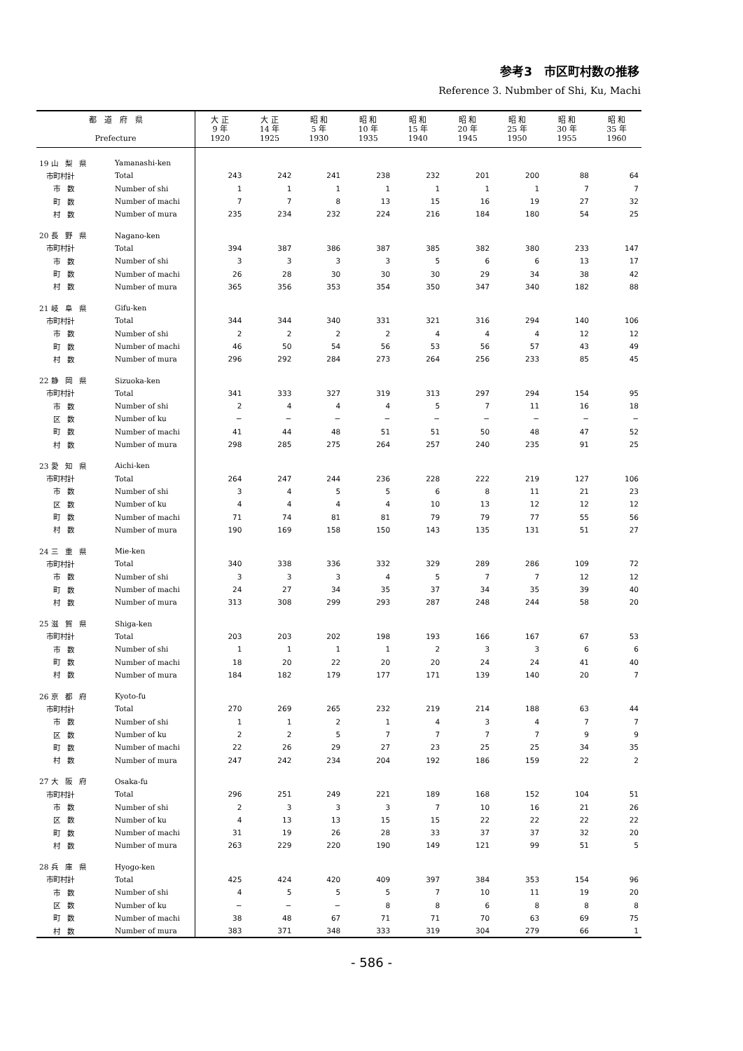参考3　市区町村数の推移
Reference 3. Nubmber of Shi, Ku, Machi
| 都 道 府 県 Prefecture | | 大 正 9 年 1920 | 大 正 14 年 1925 | 昭 和 5 年 1930 | 昭 和 10 年 1935 | 昭 和 15 年 1940 | 昭 和 20 年 1945 | 昭 和 25 年 1950 | 昭 和 30 年 1955 | 昭 和 35 年 1960 |
| --- | --- | --- | --- | --- | --- | --- | --- | --- | --- | --- |
| 19 山 梨 県 | Yamanashi-ken | | | | | | | | | |
| 市町村計 | Total | 243 | 242 | 241 | 238 | 232 | 201 | 200 | 88 | 64 |
| 市 数 | Number of shi | 1 | 1 | 1 | 1 | 1 | 1 | 1 | 7 | 7 |
| 町 数 | Number of machi | 7 | 7 | 8 | 13 | 15 | 16 | 19 | 27 | 32 |
| 村 数 | Number of mura | 235 | 234 | 232 | 224 | 216 | 184 | 180 | 54 | 25 |
| 20 長 野 県 | Nagano-ken | | | | | | | | | |
| 市町村計 | Total | 394 | 387 | 386 | 387 | 385 | 382 | 380 | 233 | 147 |
| 市 数 | Number of shi | 3 | 3 | 3 | 3 | 5 | 6 | 6 | 13 | 17 |
| 町 数 | Number of machi | 26 | 28 | 30 | 30 | 30 | 29 | 34 | 38 | 42 |
| 村 数 | Number of mura | 365 | 356 | 353 | 354 | 350 | 347 | 340 | 182 | 88 |
| 21 岐 阜 県 | Gifu-ken | | | | | | | | | |
| 市町村計 | Total | 344 | 344 | 340 | 331 | 321 | 316 | 294 | 140 | 106 |
| 市 数 | Number of shi | 2 | 2 | 2 | 2 | 4 | 4 | 4 | 12 | 12 |
| 町 数 | Number of machi | 46 | 50 | 54 | 56 | 53 | 56 | 57 | 43 | 49 |
| 村 数 | Number of mura | 296 | 292 | 284 | 273 | 264 | 256 | 233 | 85 | 45 |
| 22 静 岡 県 | Sizuoka-ken | | | | | | | | | |
| 市町村計 | Total | 341 | 333 | 327 | 319 | 313 | 297 | 294 | 154 | 95 |
| 市 数 | Number of shi | 2 | 4 | 4 | 4 | 5 | 7 | 11 | 16 | 18 |
| 区 数 | Number of ku | − | − | − | − | − | − | − | − | − |
| 町 数 | Number of machi | 41 | 44 | 48 | 51 | 51 | 50 | 48 | 47 | 52 |
| 村 数 | Number of mura | 298 | 285 | 275 | 264 | 257 | 240 | 235 | 91 | 25 |
| 23 愛 知 県 | Aichi-ken | | | | | | | | | |
| 市町村計 | Total | 264 | 247 | 244 | 236 | 228 | 222 | 219 | 127 | 106 |
| 市 数 | Number of shi | 3 | 4 | 5 | 5 | 6 | 8 | 11 | 21 | 23 |
| 区 数 | Number of ku | 4 | 4 | 4 | 4 | 10 | 13 | 12 | 12 | 12 |
| 町 数 | Number of machi | 71 | 74 | 81 | 81 | 79 | 79 | 77 | 55 | 56 |
| 村 数 | Number of mura | 190 | 169 | 158 | 150 | 143 | 135 | 131 | 51 | 27 |
| 24 三 重 県 | Mie-ken | | | | | | | | | |
| 市町村計 | Total | 340 | 338 | 336 | 332 | 329 | 289 | 286 | 109 | 72 |
| 市 数 | Number of shi | 3 | 3 | 3 | 4 | 5 | 7 | 7 | 12 | 12 |
| 町 数 | Number of machi | 24 | 27 | 34 | 35 | 37 | 34 | 35 | 39 | 40 |
| 村 数 | Number of mura | 313 | 308 | 299 | 293 | 287 | 248 | 244 | 58 | 20 |
| 25 滋 賀 県 | Shiga-ken | | | | | | | | | |
| 市町村計 | Total | 203 | 203 | 202 | 198 | 193 | 166 | 167 | 67 | 53 |
| 市 数 | Number of shi | 1 | 1 | 1 | 1 | 2 | 3 | 3 | 6 | 6 |
| 町 数 | Number of machi | 18 | 20 | 22 | 20 | 20 | 24 | 24 | 41 | 40 |
| 村 数 | Number of mura | 184 | 182 | 179 | 177 | 171 | 139 | 140 | 20 | 7 |
| 26 京 都 府 | Kyoto-fu | | | | | | | | | |
| 市町村計 | Total | 270 | 269 | 265 | 232 | 219 | 214 | 188 | 63 | 44 |
| 市 数 | Number of shi | 1 | 1 | 2 | 1 | 4 | 3 | 4 | 7 | 7 |
| 区 数 | Number of ku | 2 | 2 | 5 | 7 | 7 | 7 | 7 | 9 | 9 |
| 町 数 | Number of machi | 22 | 26 | 29 | 27 | 23 | 25 | 25 | 34 | 35 |
| 村 数 | Number of mura | 247 | 242 | 234 | 204 | 192 | 186 | 159 | 22 | 2 |
| 27 大 阪 府 | Osaka-fu | | | | | | | | | |
| 市町村計 | Total | 296 | 251 | 249 | 221 | 189 | 168 | 152 | 104 | 51 |
| 市 数 | Number of shi | 2 | 3 | 3 | 3 | 7 | 10 | 16 | 21 | 26 |
| 区 数 | Number of ku | 4 | 13 | 13 | 15 | 15 | 22 | 22 | 22 | 22 |
| 町 数 | Number of machi | 31 | 19 | 26 | 28 | 33 | 37 | 37 | 32 | 20 |
| 村 数 | Number of mura | 263 | 229 | 220 | 190 | 149 | 121 | 99 | 51 | 5 |
| 28 兵 庫 県 | Hyogo-ken | | | | | | | | | |
| 市町村計 | Total | 425 | 424 | 420 | 409 | 397 | 384 | 353 | 154 | 96 |
| 市 数 | Number of shi | 4 | 5 | 5 | 5 | 7 | 10 | 11 | 19 | 20 |
| 区 数 | Number of ku | − | − | − | 8 | 8 | 6 | 8 | 8 | 8 |
| 町 数 | Number of machi | 38 | 48 | 67 | 71 | 71 | 70 | 63 | 69 | 75 |
| 村 数 | Number of mura | 383 | 371 | 348 | 333 | 319 | 304 | 279 | 66 | 1 |
- 586 -